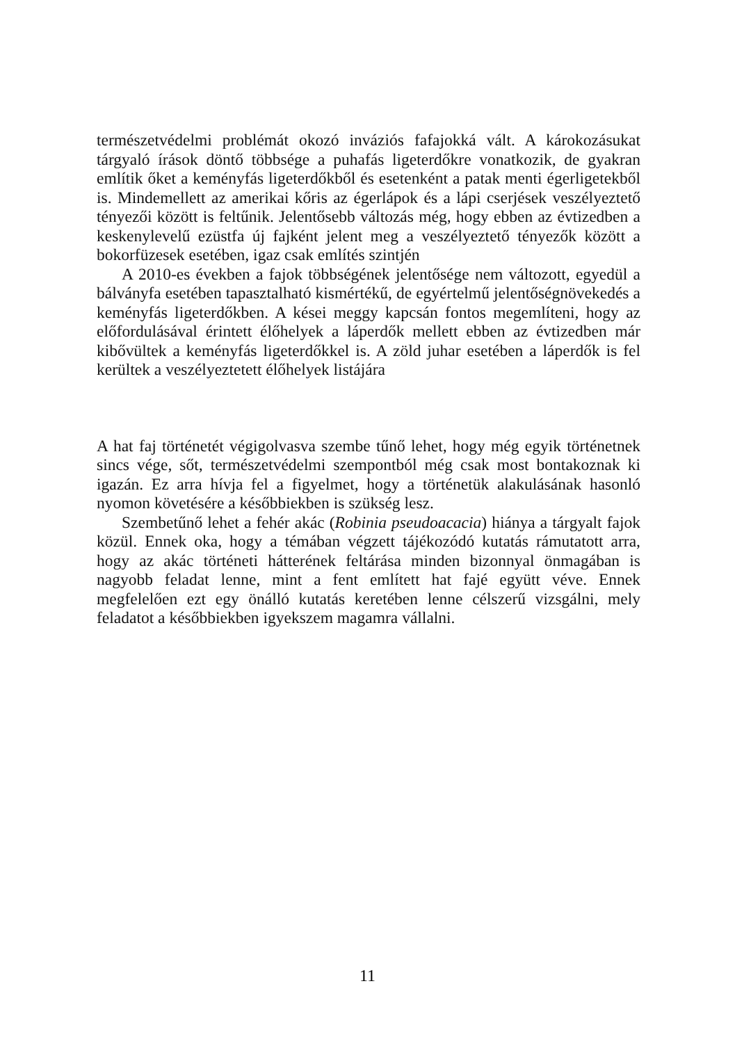természetvédelmi problémát okozó inváziós fafajokká vált. A károkozásukat tárgyaló írások döntő többsége a puhafás ligeterdőkre vonatkozik, de gyakran említik őket a keményfás ligeterdőkből és esetenként a patak menti égerligetekből is. Mindemellett az amerikai kőris az égerlápok és a lápi cserjések veszélyeztető tényezői között is feltűnik. Jelentősebb változás még, hogy ebben az évtizedben a keskenylevelű ezüstfa új fajként jelent meg a veszélyeztető tényezők között a bokorfüzesek esetében, igaz csak említés szintjén
A 2010-es években a fajok többségének jelentősége nem változott, egyedül a bálványfa esetében tapasztalható kismértékű, de egyértelmű jelentőségnövekedés a keményfás ligeterdőkben. A kései meggy kapcsán fontos megemlíteni, hogy az előfordulásával érintett élőhelyek a láperdők mellett ebben az évtizedben már kibővültek a keményfás ligeterdőkkel is. A zöld juhar esetében a láperdők is fel kerültek a veszélyeztetett élőhelyek listájára
A hat faj történetét végigolvasva szembe tűnő lehet, hogy még egyik történetnek sincs vége, sőt, természetvédelmi szempontból még csak most bontakoznak ki igazán. Ez arra hívja fel a figyelmet, hogy a történetük alakulásának hasonló nyomon követésére a későbbiekben is szükség lesz.
Szembetűnő lehet a fehér akác (Robinia pseudoacacia) hiánya a tárgyalt fajok közül. Ennek oka, hogy a témában végzett tájékozódó kutatás rámutatott arra, hogy az akác történeti hátterének feltárása minden bizonnyal önmagában is nagyobb feladat lenne, mint a fent említett hat fajé együtt véve. Ennek megfelelően ezt egy önálló kutatás keretében lenne célszerű vizsgálni, mely feladatot a későbbiekben igyekszem magamra vállalni.
11